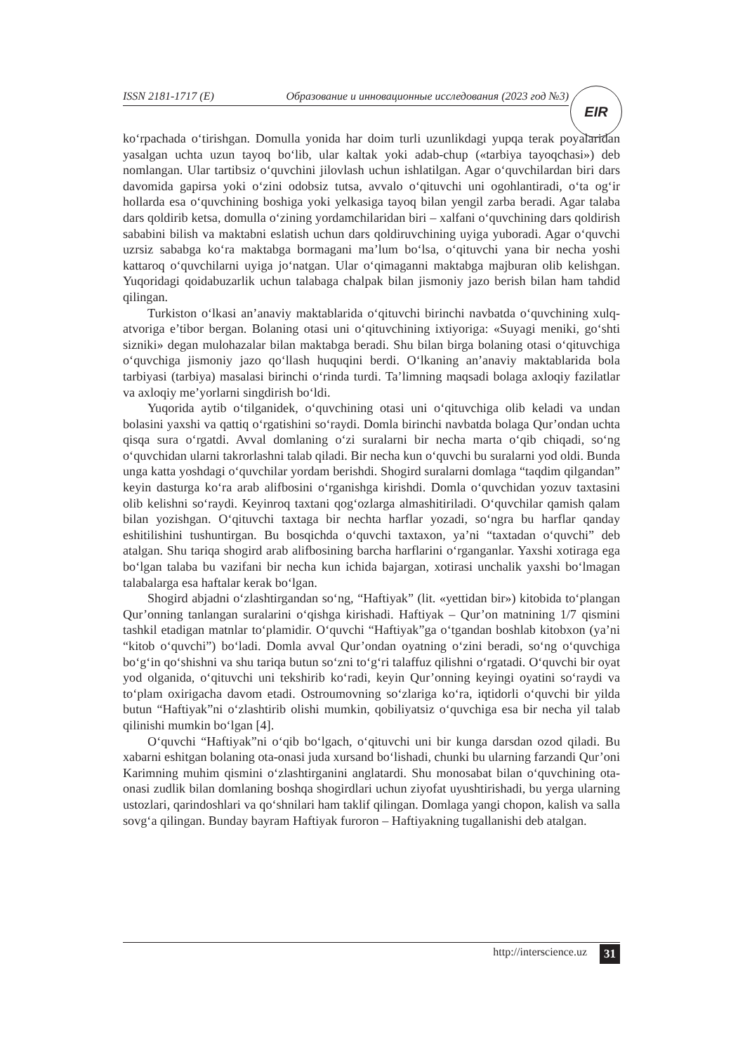ISSN 2181-1717 (E) Образование и инновационные исследования (2023 год №3)
EIR
ko‘rpachada o‘tirishgan. Domulla yonida har doim turli uzunlikdagi yupqa terak poyalaridan yasalgan uchta uzun tayoq bo‘lib, ular kaltak yoki adab-chup («tarbiya tayoqchasi») deb nomlangan. Ular tartibsiz o‘quvchini jilovlash uchun ishlatilgan. Agar o‘quvchilardan biri dars davomida gapirsa yoki o‘zini odobsiz tutsa, avvalo o‘qituvchi uni ogohlantiradi, o‘ta og‘ir hollarda esa o‘quvchining boshiga yoki yelkasiga tayoq bilan yengil zarba beradi. Agar talaba dars qoldirib ketsa, domulla o‘zining yordamchilaridan biri – xalfani o‘quvchining dars qoldirish sababini bilish va maktabni eslatish uchun dars qoldiruvchining uyiga yuboradi. Agar o‘quvchi uzrsiz sababga ko‘ra maktabga bormagani ma’lum bo‘lsa, o‘qituvchi yana bir necha yoshi kattaroq o‘quvchilarni uyiga jo‘natgan. Ular o‘qimaganni maktabga majburan olib kelishgan. Yuqoridagi qoidabuzarlik uchun talabaga chalpak bilan jismoniy jazo berish bilan ham tahdid qilingan.
Turkiston o‘lkasi an’anaviy maktablarida o‘qituvchi birinchi navbatda o‘quvchining xulq-atvoriga e’tibor bergan. Bolaning otasi uni o‘qituvchining ixtiyoriga: «Suyagi meniki, go‘shti sizniki» degan mulohazalar bilan maktabga beradi. Shu bilan birga bolaning otasi o‘qituvchiga o‘quvchiga jismoniy jazo qo‘llash huquqini berdi. O‘lkaning an’anaviy maktablarida bola tarbiyasi (tarbiya) masalasi birinchi o‘rinda turdi. Ta’limning maqsadi bolaga axloqiy fazilatlar va axloqiy me’yorlarni singdirish bo‘ldi.
Yuqorida aytib o‘tilganidek, o‘quvchining otasi uni o‘qituvchiga olib keladi va undan bolasini yaxshi va qattiq o‘rgatishini so‘raydi. Domla birinchi navbatda bolaga Qur’ondan uchta qisqa sura o‘rgatdi. Avval domlaning o‘zi suralarni bir necha marta o‘qib chiqadi, so‘ng o‘quvchidan ularni takrorlashni talab qiladi. Bir necha kun o‘quvchi bu suralarni yod oldi. Bunda unga katta yoshdagi o‘quvchilar yordam berishdi. Shogird suralarni domlaga “taqdim qilgandan” keyin dasturga ko‘ra arab alifbosini o‘rganishga kirishdi. Domla o‘quvchidan yozuv taxtasini olib kelishni so‘raydi. Keyinroq taxtani qog‘ozlarga almashitiriladi. O‘quvchilar qamish qalam bilan yozishgan. O‘qituvchi taxtaga bir nechta harflar yozadi, so‘ngra bu harflar qanday eshitilishini tushuntirgan. Bu bosqichda o‘quvchi taxtaxon, ya’ni “taxtadan o‘quvchi” deb atalgan. Shu tariqa shogird arab alifbosining barcha harflarini o‘rganganlar. Yaxshi xotiraga ega bo‘lgan talaba bu vazifani bir necha kun ichida bajargan, xotirasi unchalik yaxshi bo‘lmagan talabalarga esa haftalar kerak bo‘lgan.
Shogird abjadni o‘zlashtirgandan so‘ng, “Haftiyak” (lit. «yettidan bir») kitobida to‘plangan Qur’onning tanlangan suralarini o‘qishga kirishadi. Haftiyak – Qur’on matnining 1/7 qismini tashkil etadigan matnlar to‘plamidir. O‘quvchi “Haftiyak”ga o‘tgandan boshlab kitobxon (ya’ni “kitob o‘quvchi”) bo‘ladi. Domla avval Qur’ondan oyatning o‘zini beradi, so‘ng o‘quvchiga bo‘g‘in qo‘shishni va shu tariqa butun so‘zni to‘g‘ri talaffuz qilishni o‘rgatadi. O‘quvchi bir oyat yod olganida, o‘qituvchi uni tekshirib ko‘radi, keyin Qur’onning keyingi oyatini so‘raydi va to‘plam oxirigacha davom etadi. Ostroumovning so‘zlariga ko‘ra, iqtidorli o‘quvchi bir yilda butun “Haftiyak”ni o‘zlashtirib olishi mumkin, qobiliyatsiz o‘quvchiga esa bir necha yil talab qilinishi mumkin bo‘lgan [4].
O‘quvchi “Haftiyak”ni o‘qib bo‘lgach, o‘qituvchi uni bir kunga darsdan ozod qiladi. Bu xabarni eshitgan bolaning ota-onasi juda xursand bo‘lishadi, chunki bu ularning farzandi Qur’oni Karimning muhim qismini o‘zlashtirganini anglatardi. Shu monosabat bilan o‘quvchining ota-onasi zudlik bilan domlaning boshqa shogirdlari uchun ziyofat uyushtirishadi, bu yerga ularning ustozlari, qarindoshlari va qo‘shnilari ham taklif qilingan. Domlaga yangi chopon, kalish va salla sovg‘a qilingan. Bunday bayram Haftiyak furoron – Haftiyakning tugallanishi deb atalgan.
http://interscience.uz 31